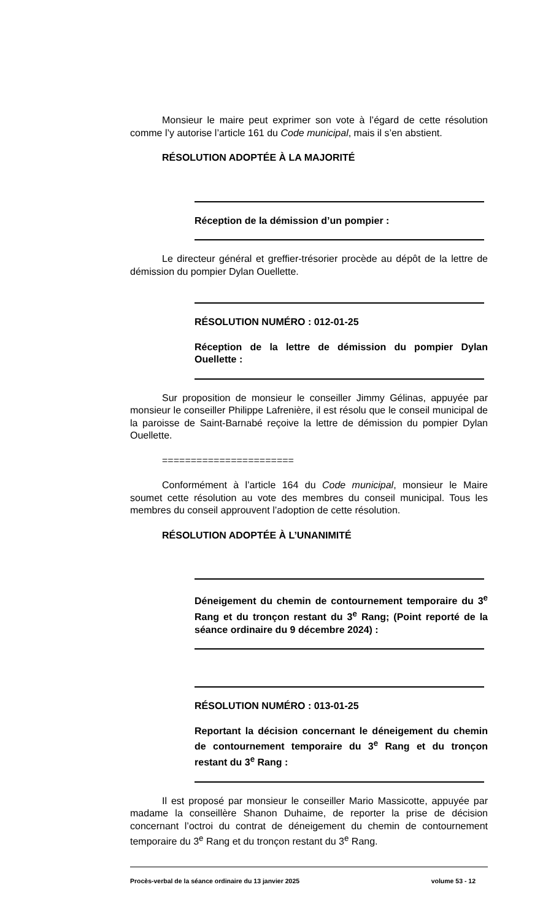Monsieur le maire peut exprimer son vote à l’égard de cette résolution comme l’y autorise l’article 161 du Code municipal, mais il s’en abstient.
RÉSOLUTION ADOPTÉE À LA MAJORITÉ
Réception de la démission d’un pompier :
Le directeur général et greffier-trésorier procède au dépôt de la lettre de démission du pompier Dylan Ouellette.
RÉSOLUTION NUMÉRO : 012-01-25
Réception de la lettre de démission du pompier Dylan Ouellette :
Sur proposition de monsieur le conseiller Jimmy Gélinas, appuyée par monsieur le conseiller Philippe Lafrenière, il est résolu que le conseil municipal de la paroisse de Saint-Barnabé reçoive la lettre de démission du pompier Dylan Ouellette.
=======================
Conformément à l’article 164 du Code municipal, monsieur le Maire soumet cette résolution au vote des membres du conseil municipal. Tous les membres du conseil approuvent l’adoption de cette résolution.
RÉSOLUTION ADOPTÉE À L’UNANIMITÉ
Déneigement du chemin de contournement temporaire du 3<sup>e</sup> Rang et du tronçon restant du 3<sup>e</sup> Rang; (Point reporté de la séance ordinaire du 9 décembre 2024) :
RÉSOLUTION NUMÉRO : 013-01-25
Reportant la décision concernant le déneigement du chemin de contournement temporaire du 3<sup>e</sup> Rang et du tronçon restant du 3<sup>e</sup> Rang :
Il est proposé par monsieur le conseiller Mario Massicotte, appuyée par madame la conseillère Shanon Duhaime, de reporter la prise de décision concernant l’octroi du contrat de déneigement du chemin de contournement temporaire du 3<sup>e</sup> Rang et du tronçon restant du 3<sup>e</sup> Rang.
Procès-verbal de la séance ordinaire du 13 janvier 2025 volume 53 - 12